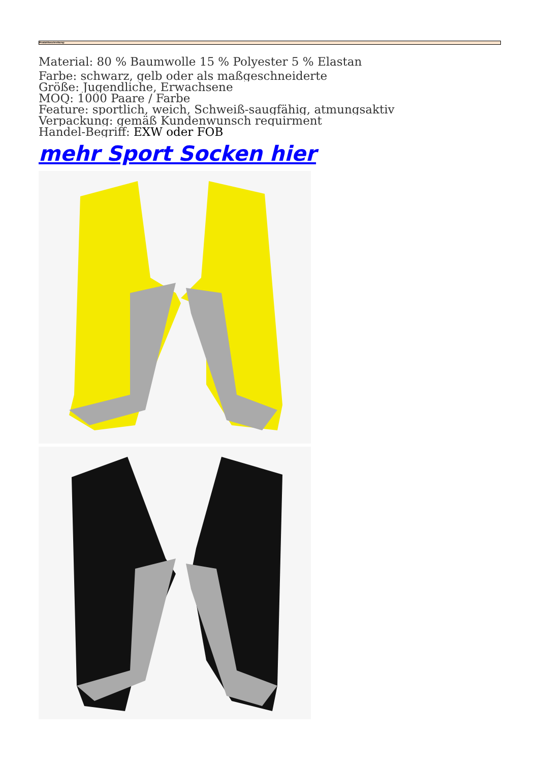Produktbeschreibung:
Material: 80 % Baumwolle 15 % Polyester 5 % Elastan
Farbe: schwarz, gelb oder als maßgeschneiderte
Größe: Jugendliche, Erwachsene
MOQ: 1000 Paare / Farbe
Feature: sportlich, weich, Schweiß-saugfähig, atmungsaktiv
Verpackung: gemäß Kundenwunsch requirment
Handel-Begriff: EXW oder FOB
mehr Sport Socken hier